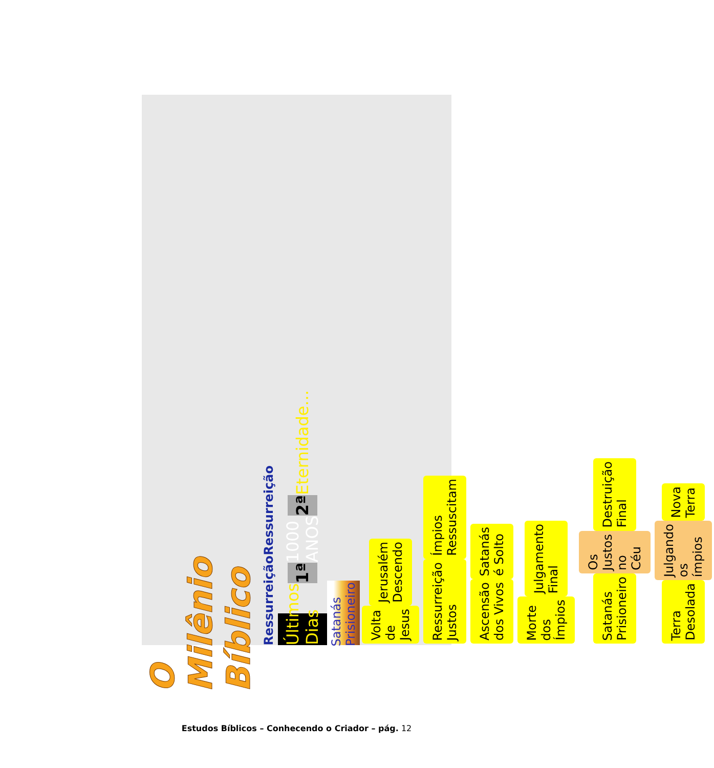O Milênio Bíblico
Ressurreição Ressurreição
Últimos Dias 1ª 1000 ANOS 2ª Eternidade...
Satanás Prisioneiro
Volta de Jesus Jerusalém Descendo
Ressurreição Justos Ímpios Ressuscitam
Ascensão dos Vivos Satanás é Solto
Morte dos Ímpios Julgamento Final
Satanás Prisioneiro Os Justos no Céu Destruição Final
Terra Desolada Julgando os ímpios Nova Terra
Estudos Bíblicos – Conhecendo o Criador – pág. 12